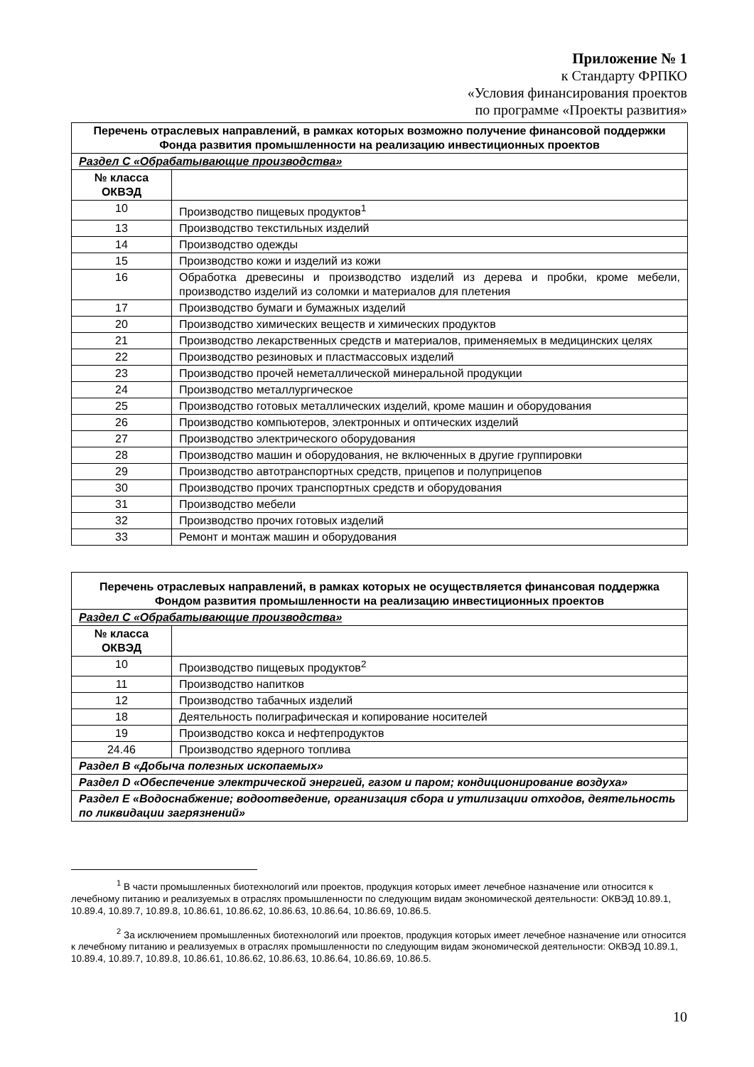Приложение № 1
к Стандарту ФРПКО
«Условия финансирования проектов
по программе «Проекты развития»
| Перечень отраслевых направлений, в рамках которых возможно получение финансовой поддержки Фонда развития промышленности на реализацию инвестиционных проектов | |
| --- | --- |
| Раздел С «Обрабатывающие производства» | |
| № класса ОКВЭД | |
| 10 | Производство пищевых продуктов<sup>1</sup> |
| 13 | Производство текстильных изделий |
| 14 | Производство одежды |
| 15 | Производство кожи и изделий из кожи |
| 16 | Обработка древесины и производство изделий из дерева и пробки, кроме мебели, производство изделий из соломки и материалов для плетения |
| 17 | Производство бумаги и бумажных изделий |
| 20 | Производство химических веществ и химических продуктов |
| 21 | Производство лекарственных средств и материалов, применяемых в медицинских целях |
| 22 | Производство резиновых и пластмассовых изделий |
| 23 | Производство прочей неметаллической минеральной продукции |
| 24 | Производство металлургическое |
| 25 | Производство готовых металлических изделий, кроме машин и оборудования |
| 26 | Производство компьютеров, электронных и оптических изделий |
| 27 | Производство электрического оборудования |
| 28 | Производство машин и оборудования, не включенных в другие группировки |
| 29 | Производство автотранспортных средств, прицепов и полуприцепов |
| 30 | Производство прочих транспортных средств и оборудования |
| 31 | Производство мебели |
| 32 | Производство прочих готовых изделий |
| 33 | Ремонт и монтаж машин и оборудования |
| Перечень отраслевых направлений, в рамках которых не осуществляется финансовая поддержка Фондом развития промышленности на реализацию инвестиционных проектов | |
| --- | --- |
| Раздел С «Обрабатывающие производства» | |
| № класса ОКВЭД | |
| 10 | Производство пищевых продуктов<sup>2</sup> |
| 11 | Производство напитков |
| 12 | Производство табачных изделий |
| 18 | Деятельность полиграфическая и копирование носителей |
| 19 | Производство кокса и нефтепродуктов |
| 24.46 | Производство ядерного топлива |
| Раздел В «Добыча полезных ископаемых» | |
| Раздел D «Обеспечение электрической энергией, газом и паром; кондиционирование воздуха» | |
| Раздел Е «Водоснабжение; водоотведение, организация сбора и утилизации отходов, деятельность по ликвидации загрязнений» | |
<sup>1</sup> В части промышленных биотехнологий или проектов, продукция которых имеет лечебное назначение или относится к лечебному питанию и реализуемых в отраслях промышленности по следующим видам экономической деятельности: ОКВЭД 10.89.1, 10.89.4, 10.89.7, 10.89.8, 10.86.61, 10.86.62, 10.86.63, 10.86.64, 10.86.69, 10.86.5.
<sup>2</sup> За исключением промышленных биотехнологий или проектов, продукция которых имеет лечебное назначение или относится к лечебному питанию и реализуемых в отраслях промышленности по следующим видам экономической деятельности: ОКВЭД 10.89.1, 10.89.4, 10.89.7, 10.89.8, 10.86.61, 10.86.62, 10.86.63, 10.86.64, 10.86.69, 10.86.5.
10